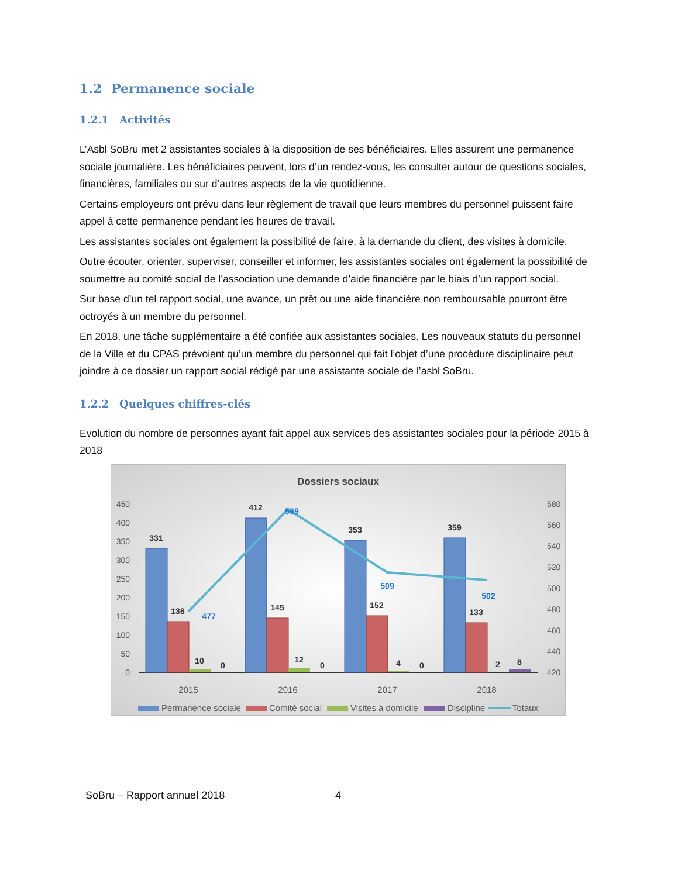1.2 Permanence sociale
1.2.1 Activités
L’Asbl SoBru met 2 assistantes sociales à la disposition de ses bénéficiaires. Elles assurent une permanence sociale journalière. Les bénéficiaires peuvent, lors d’un rendez-vous, les consulter autour de questions sociales, financières, familiales ou sur d’autres aspects de la vie quotidienne.
Certains employeurs ont prévu dans leur règlement de travail que leurs membres du personnel puissent faire appel à cette permanence pendant les heures de travail.
Les assistantes sociales ont également la possibilité de faire, à la demande du client, des visites à domicile.
Outre écouter, orienter, superviser, conseiller et informer, les assistantes sociales ont également la possibilité de soumettre au comité social de l’association une demande d’aide financière par le biais d’un rapport social.
Sur base d’un tel rapport social, une avance, un prêt ou une aide financière non remboursable pourront être octroyés à un membre du personnel.
En 2018, une tâche supplémentaire a été confiée aux assistantes sociales. Les nouveaux statuts du personnel de la Ville et du CPAS prévoient qu’un membre du personnel qui fait l’objet d’une procédure disciplinaire peut joindre à ce dossier un rapport social rédigé par une assistante sociale de l’asbl SoBru.
1.2.2 Quelques chiffres-clés
Evolution du nombre de personnes ayant fait appel aux services des assistantes sociales pour la période 2015 à 2018
Dossiers sociaux
450
400
350
300
250
200
150
100
50
0
580
560
540
520
500
480
460
440
420
331
412
353
359
136
145
152
133
10
0
12
0
4
0
2
8
477
569
509
502
2015
2016
2017
2018
Permanence sociale
Comité social
Visites à domicile
Discipline
Totaux
SoBru – Rapport annuel 2018 4